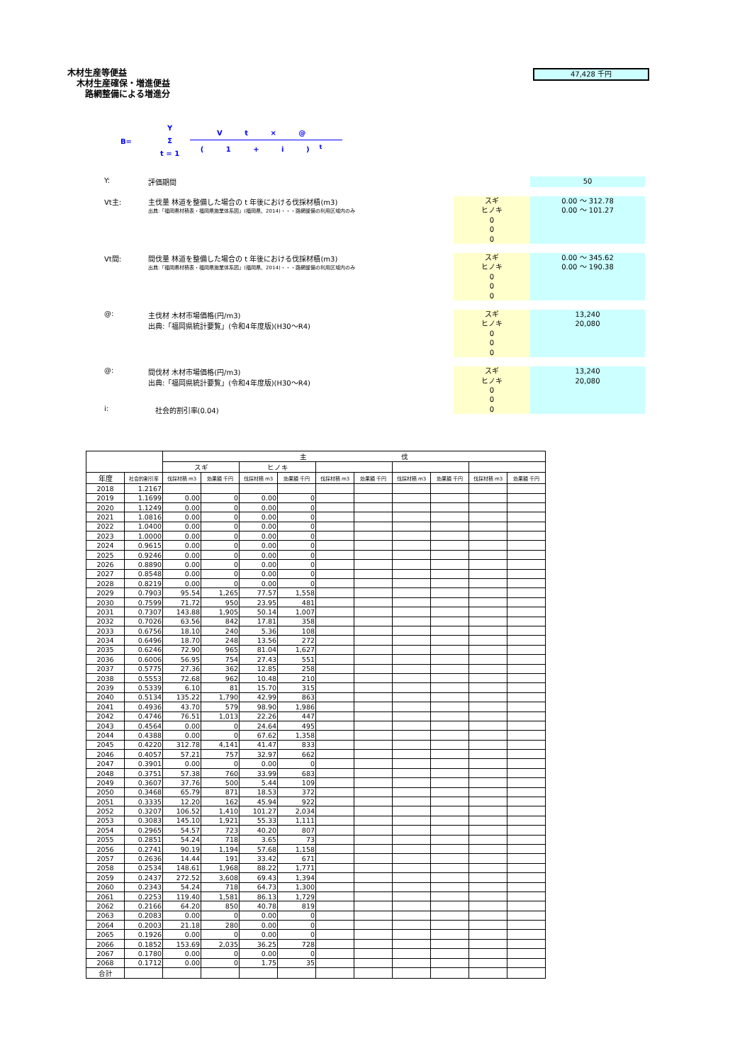木材生産等便益
木材生産確保・増進便益
路網整備による増進分
47,428 千円
B= Y
Σ
t = 1
V t × @
( 1 + i )<sup>t</sup>
Y: 評価期間
50
Vt主: 主伐量 林道を整備した場合の t 年後における伐採材積(m3)
出典:「福岡県材積表・福岡県施業体系図」(福岡県、2014)・・・路網整備の利用区域内のみ
スギ
ヒノキ
0
0
0
0.00 〜 312.78
0.00 〜 101.27
Vt間: 間伐量 林道を整備した場合の t 年後における伐採材積(m3)
出典:「福岡県材積表・福岡県施業体系図」(福岡県、2014)・・・路網整備の利用区域内のみ
スギ
ヒノキ
0
0
0
0.00 〜 345.62
0.00 〜 190.38
@: 主伐材 木材市場価格(円/m3)
出典:「福岡県統計要覧」(令和4年度版)(H30〜R4)
スギ
ヒノキ
0
0
0
13,240
20,080
@: 間伐材 木材市場価格(円/m3)
出典:「福岡県統計要覧」(令和4年度版)(H30〜R4)
スギ
ヒノキ
0
0
0
13,240
20,080
i: 社会的割引率(0.04)
| | | 主 伐 | | | | | | | | | |
| | | スギ | | ヒノキ | | | | | | | |
| 年度 | 社会的割引率 | 伐採材積 m3 | 効果額 千円 | 伐採材積 m3 | 効果額 千円 | 伐採材積 m3 | 効果額 千円 | 伐採材積 m3 | 効果額 千円 | 伐採材積 m3 | 効果額 千円 |
| 2018 | 1.2167 | | | | | | | | | | |
| 2019 | 1.1699 | 0.00 | 0 | 0.00 | 0 | | | | | | |
| 2020 | 1.1249 | 0.00 | 0 | 0.00 | 0 | | | | | | |
| 2021 | 1.0816 | 0.00 | 0 | 0.00 | 0 | | | | | | |
| 2022 | 1.0400 | 0.00 | 0 | 0.00 | 0 | | | | | | |
| 2023 | 1.0000 | 0.00 | 0 | 0.00 | 0 | | | | | | |
| 2024 | 0.9615 | 0.00 | 0 | 0.00 | 0 | | | | | | |
| 2025 | 0.9246 | 0.00 | 0 | 0.00 | 0 | | | | | | |
| 2026 | 0.8890 | 0.00 | 0 | 0.00 | 0 | | | | | | |
| 2027 | 0.8548 | 0.00 | 0 | 0.00 | 0 | | | | | | |
| 2028 | 0.8219 | 0.00 | 0 | 0.00 | 0 | | | | | | |
| 2029 | 0.7903 | 95.54 | 1,265 | 77.57 | 1,558 | | | | | | |
| 2030 | 0.7599 | 71.72 | 950 | 23.95 | 481 | | | | | | |
| 2031 | 0.7307 | 143.88 | 1,905 | 50.14 | 1,007 | | | | | | |
| 2032 | 0.7026 | 63.56 | 842 | 17.81 | 358 | | | | | | |
| 2033 | 0.6756 | 18.10 | 240 | 5.36 | 108 | | | | | | |
| 2034 | 0.6496 | 18.70 | 248 | 13.56 | 272 | | | | | | |
| 2035 | 0.6246 | 72.90 | 965 | 81.04 | 1,627 | | | | | | |
| 2036 | 0.6006 | 56.95 | 754 | 27.43 | 551 | | | | | | |
| 2037 | 0.5775 | 27.36 | 362 | 12.85 | 258 | | | | | | |
| 2038 | 0.5553 | 72.68 | 962 | 10.48 | 210 | | | | | | |
| 2039 | 0.5339 | 6.10 | 81 | 15.70 | 315 | | | | | | |
| 2040 | 0.5134 | 135.22 | 1,790 | 42.99 | 863 | | | | | | |
| 2041 | 0.4936 | 43.70 | 579 | 98.90 | 1,986 | | | | | | |
| 2042 | 0.4746 | 76.51 | 1,013 | 22.26 | 447 | | | | | | |
| 2043 | 0.4564 | 0.00 | 0 | 24.64 | 495 | | | | | | |
| 2044 | 0.4388 | 0.00 | 0 | 67.62 | 1,358 | | | | | | |
| 2045 | 0.4220 | 312.78 | 4,141 | 41.47 | 833 | | | | | | |
| 2046 | 0.4057 | 57.21 | 757 | 32.97 | 662 | | | | | | |
| 2047 | 0.3901 | 0.00 | 0 | 0.00 | 0 | | | | | | |
| 2048 | 0.3751 | 57.38 | 760 | 33.99 | 683 | | | | | | |
| 2049 | 0.3607 | 37.76 | 500 | 5.44 | 109 | | | | | | |
| 2050 | 0.3468 | 65.79 | 871 | 18.53 | 372 | | | | | | |
| 2051 | 0.3335 | 12.20 | 162 | 45.94 | 922 | | | | | | |
| 2052 | 0.3207 | 106.52 | 1,410 | 101.27 | 2,034 | | | | | | |
| 2053 | 0.3083 | 145.10 | 1,921 | 55.33 | 1,111 | | | | | | |
| 2054 | 0.2965 | 54.57 | 723 | 40.20 | 807 | | | | | | |
| 2055 | 0.2851 | 54.24 | 718 | 3.65 | 73 | | | | | | |
| 2056 | 0.2741 | 90.19 | 1,194 | 57.68 | 1,158 | | | | | | |
| 2057 | 0.2636 | 14.44 | 191 | 33.42 | 671 | | | | | | |
| 2058 | 0.2534 | 148.61 | 1,968 | 88.22 | 1,771 | | | | | | |
| 2059 | 0.2437 | 272.52 | 3,608 | 69.43 | 1,394 | | | | | | |
| 2060 | 0.2343 | 54.24 | 718 | 64.73 | 1,300 | | | | | | |
| 2061 | 0.2253 | 119.40 | 1,581 | 86.13 | 1,729 | | | | | | |
| 2062 | 0.2166 | 64.20 | 850 | 40.78 | 819 | | | | | | |
| 2063 | 0.2083 | 0.00 | 0 | 0.00 | 0 | | | | | | |
| 2064 | 0.2003 | 21.18 | 280 | 0.00 | 0 | | | | | | |
| 2065 | 0.1926 | 0.00 | 0 | 0.00 | 0 | | | | | | |
| 2066 | 0.1852 | 153.69 | 2,035 | 36.25 | 728 | | | | | | |
| 2067 | 0.1780 | 0.00 | 0 | 0.00 | 0 | | | | | | |
| 2068 | 0.1712 | 0.00 | 0 | 1.75 | 35 | | | | | | |
| 合計 | | | | | | | | | | | |